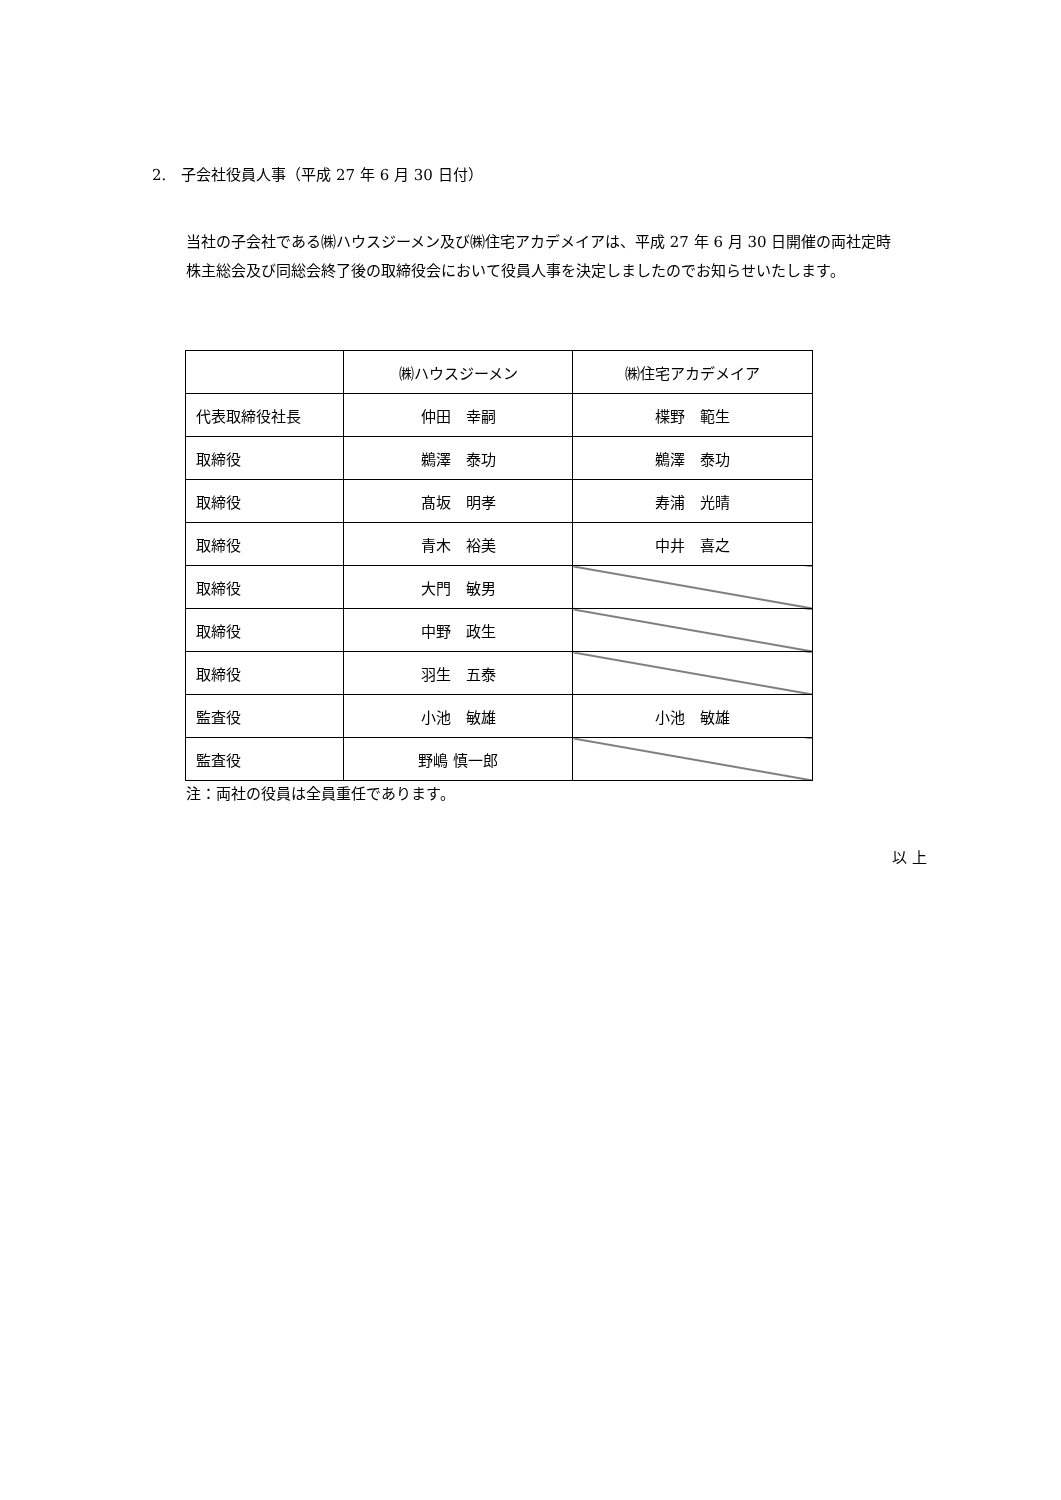2.　子会社役員人事（平成 27 年 6 月 30 日付）
当社の子会社である㈱ハウスジーメン及び㈱住宅アカデメイアは、平成 27 年 6 月 30 日開催の両社定時株主総会及び同総会終了後の取締役会において役員人事を決定しましたのでお知らせいたします。
| | ㈱ハウスジーメン | ㈱住宅アカデメイア |
| 代表取締役社長 | 仲田 幸嗣 | 楪野 範生 |
| 取締役 | 鵜澤 泰功 | 鵜澤 泰功 |
| 取締役 | 髙坂 明孝 | 寿浦 光晴 |
| 取締役 | 青木 裕美 | 中井 喜之 |
| 取締役 | 大門 敏男 | |
| 取締役 | 中野 政生 | |
| 取締役 | 羽生 五泰 | |
| 監査役 | 小池 敏雄 | 小池 敏雄 |
| 監査役 | 野嶋 慎一郎 | |
注：両社の役員は全員重任であります。
以 上